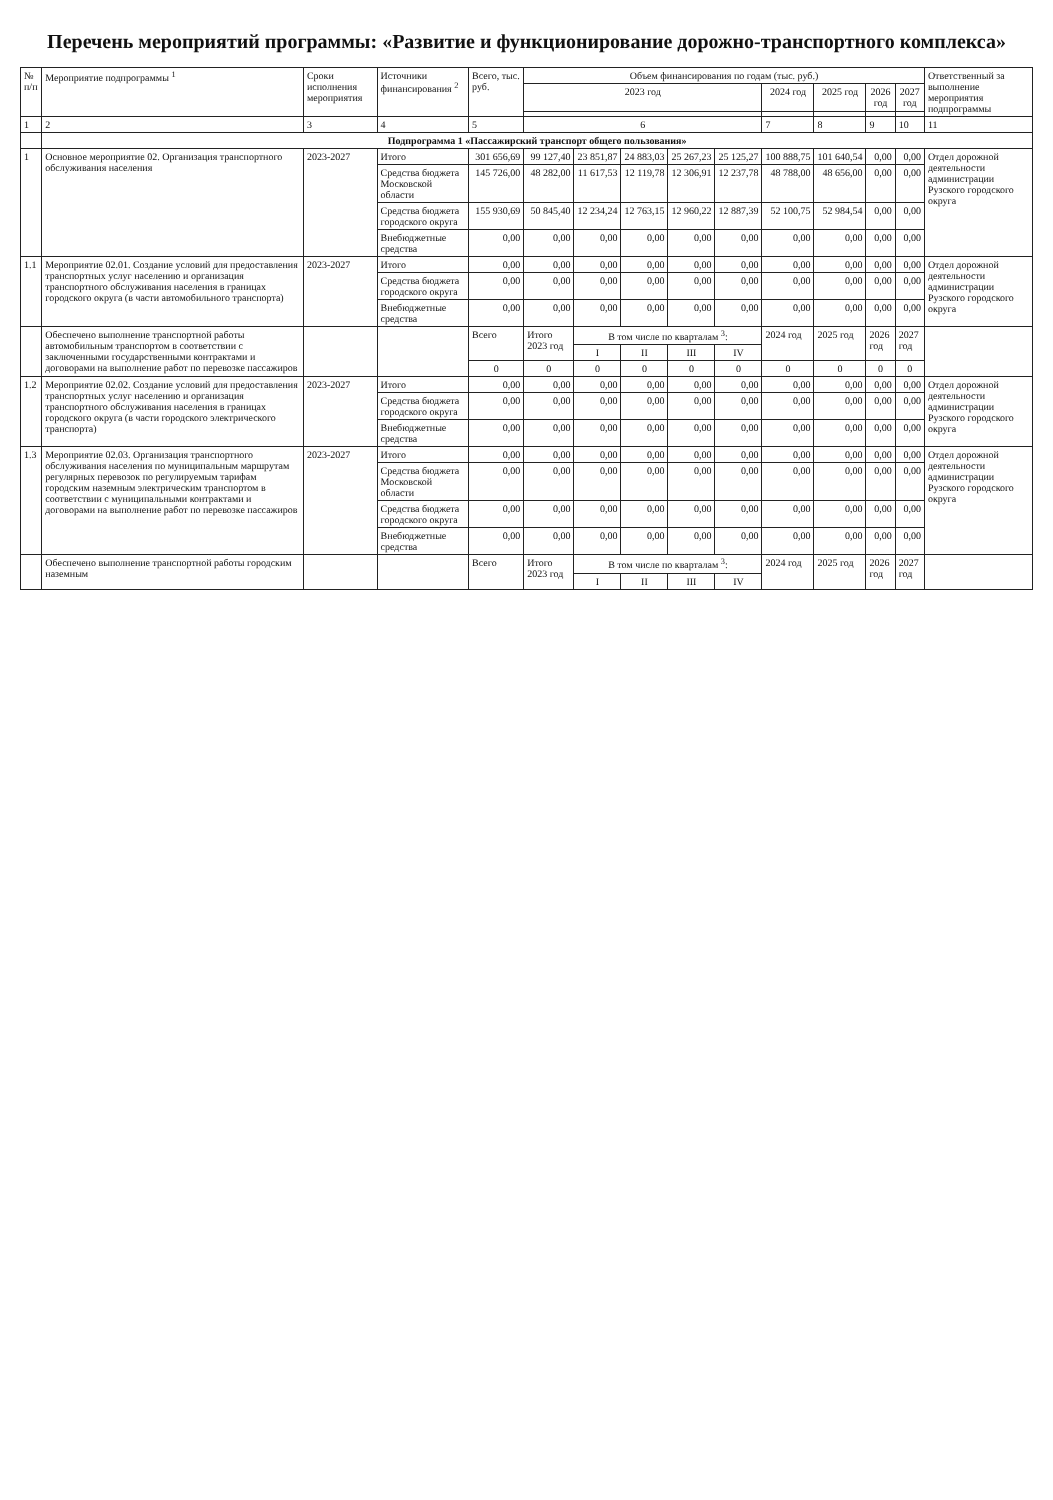Перечень мероприятий программы: «Развитие и функционирование дорожно-транспортного комплекса»
| № п/п | Мероприятие подпрограммы <sup>1</sup> | Сроки исполнения мероприятия | Источники финансирования <sup>2</sup> | Всего, тыс. руб. | Объем финансирования по годам (тыс. руб.) | | | | | | | | | Ответственный за выполнение мероприятия подпрограммы |
| --- | --- | --- | --- | --- | --- | --- | --- | --- | --- | --- | --- | --- | --- | --- |
| | | | | | 2023 год | | | | | 2024 год | 2025 год | 2026 год | 2027 год | |
| 1 | 2 | 3 | 4 | 5 | 6 | | | | | 7 | 8 | 9 | 10 | 11 |
| | Подпрограмма 1 «Пассажирский транспорт общего пользования» | | | | | | | | | | | | | |
| 1 | Основное мероприятие 02. Организация транспортного обслуживания населения | 2023-2027 | Итого | 301 656,69 | 99 127,40 | 23 851,87 | 24 883,03 | 25 267,23 | 25 125,27 | 100 888,75 | 101 640,54 | 0,00 | 0,00 | Отдел дорожной деятельности администрации Рузского городского округа |
| | | | Средства бюджета Московской области | 145 726,00 | 48 282,00 | 11 617,53 | 12 119,78 | 12 306,91 | 12 237,78 | 48 788,00 | 48 656,00 | 0,00 | 0,00 | |
| | | | Средства бюджета городского округа | 155 930,69 | 50 845,40 | 12 234,24 | 12 763,15 | 12 960,22 | 12 887,39 | 52 100,75 | 52 984,54 | 0,00 | 0,00 | |
| | | | Внебюджетные средства | 0,00 | 0,00 | 0,00 | 0,00 | 0,00 | 0,00 | 0,00 | 0,00 | 0,00 | 0,00 | |
| 1.1 | Мероприятие 02.01. Создание условий для предоставления транспортных услуг населению и организация транспортного обслуживания населения в границах городского округа (в части автомобильного транспорта) | 2023-2027 | Итого | 0,00 | 0,00 | 0,00 | 0,00 | 0,00 | 0,00 | 0,00 | 0,00 | 0,00 | 0,00 | Отдел дорожной деятельности администрации Рузского городского округа |
| | | | Средства бюджета городского округа | 0,00 | 0,00 | 0,00 | 0,00 | 0,00 | 0,00 | 0,00 | 0,00 | 0,00 | 0,00 | |
| | | | Внебюджетные средства | 0,00 | 0,00 | 0,00 | 0,00 | 0,00 | 0,00 | 0,00 | 0,00 | 0,00 | 0,00 | |
| | Обеспечено выполнение транспортной работы автомобильным транспортом в соответствии с заключенными государственными контрактами и договорами на выполнение работ по перевозке пассажиров | | | Всего | Итого 2023 год | В том числе по кварталам <sup>3</sup>: | | | | 2024 год | 2025 год | 2026 год | 2027 год | |
| | | | | | | I | II | III | IV | | | | | |
| | | | | 0 | 0 | 0 | 0 | 0 | 0 | 0 | 0 | 0 | 0 | |
| 1.2 | Мероприятие 02.02. Создание условий для предоставления транспортных услуг населению и организация транспортного обслуживания населения в границах городского округа (в части городского электрического транспорта) | 2023-2027 | Итого | 0,00 | 0,00 | 0,00 | 0,00 | 0,00 | 0,00 | 0,00 | 0,00 | 0,00 | 0,00 | Отдел дорожной деятельности администрации Рузского городского округа |
| | | | Средства бюджета городского округа | 0,00 | 0,00 | 0,00 | 0,00 | 0,00 | 0,00 | 0,00 | 0,00 | 0,00 | 0,00 | |
| | | | Внебюджетные средства | 0,00 | 0,00 | 0,00 | 0,00 | 0,00 | 0,00 | 0,00 | 0,00 | 0,00 | 0,00 | |
| 1.3 | Мероприятие 02.03. Организация транспортного обслуживания населения по муниципальным маршрутам регулярных перевозок по регулируемым тарифам городским наземным электрическим транспортом в соответствии с муниципальными контрактами и договорами на выполнение работ по перевозке пассажиров | 2023-2027 | Итого | 0,00 | 0,00 | 0,00 | 0,00 | 0,00 | 0,00 | 0,00 | 0,00 | 0,00 | 0,00 | Отдел дорожной деятельности администрации Рузского городского округа |
| | | | Средства бюджета Московской области | 0,00 | 0,00 | 0,00 | 0,00 | 0,00 | 0,00 | 0,00 | 0,00 | 0,00 | 0,00 | |
| | | | Средства бюджета городского округа | 0,00 | 0,00 | 0,00 | 0,00 | 0,00 | 0,00 | 0,00 | 0,00 | 0,00 | 0,00 | |
| | | | Внебюджетные средства | 0,00 | 0,00 | 0,00 | 0,00 | 0,00 | 0,00 | 0,00 | 0,00 | 0,00 | 0,00 | |
| | Обеспечено выполнение транспортной работы городским наземным | | | Всего | Итого 2023 год | В том числе по кварталам <sup>3</sup>: | | | | 2024 год | 2025 год | 2026 год | 2027 год | |
| | | | | | | I | II | III | IV | | | | | |